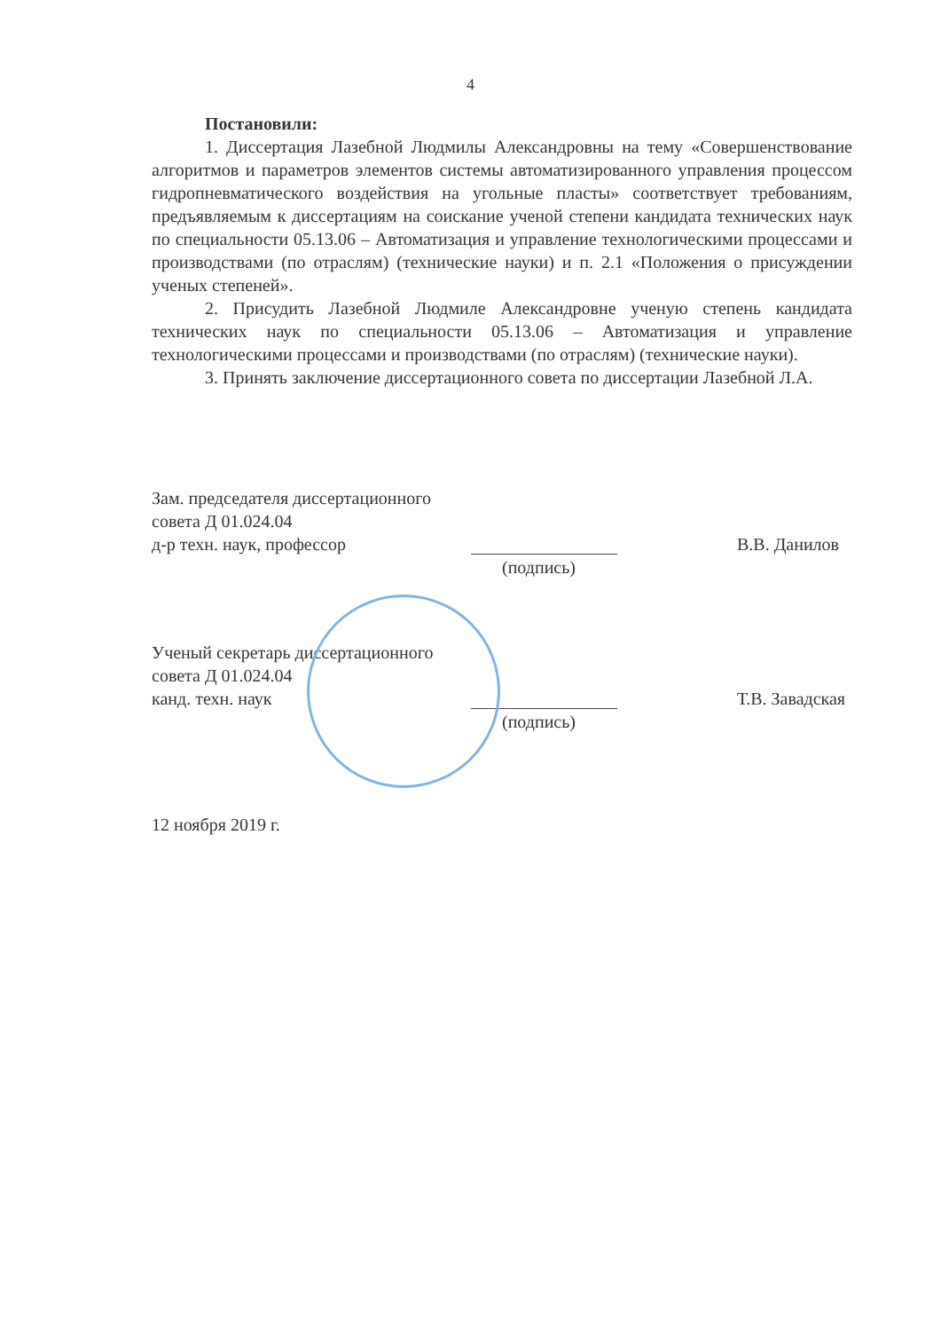4
Постановили:
1. Диссертация Лазебной Людмилы Александровны на тему «Совершенствование алгоритмов и параметров элементов системы автоматизированного управления процессом гидропневматического воздействия на угольные пласты» соответствует требованиям, предъявляемым к диссертациям на соискание ученой степени кандидата технических наук по специальности 05.13.06 – Автоматизация и управление технологическими процессами и производствами (по отраслям) (технические науки) и п. 2.1 «Положения о присуждении ученых степеней».
2. Присудить Лазебной Людмиле Александровне ученую степень кандидата технических наук по специальности 05.13.06 – Автоматизация и управление технологическими процессами и производствами (по отраслям) (технические науки).
3. Принять заключение диссертационного совета по диссертации Лазебной Л.А.
Зам. председателя диссертационного
совета Д 01.024.04
д-р техн. наук, профессор В.В. Данилов
(подпись)
Ученый секретарь диссертационного
совета Д 01.024.04
канд. техн. наук Т.В. Завадская
(подпись)
12 ноября 2019 г.